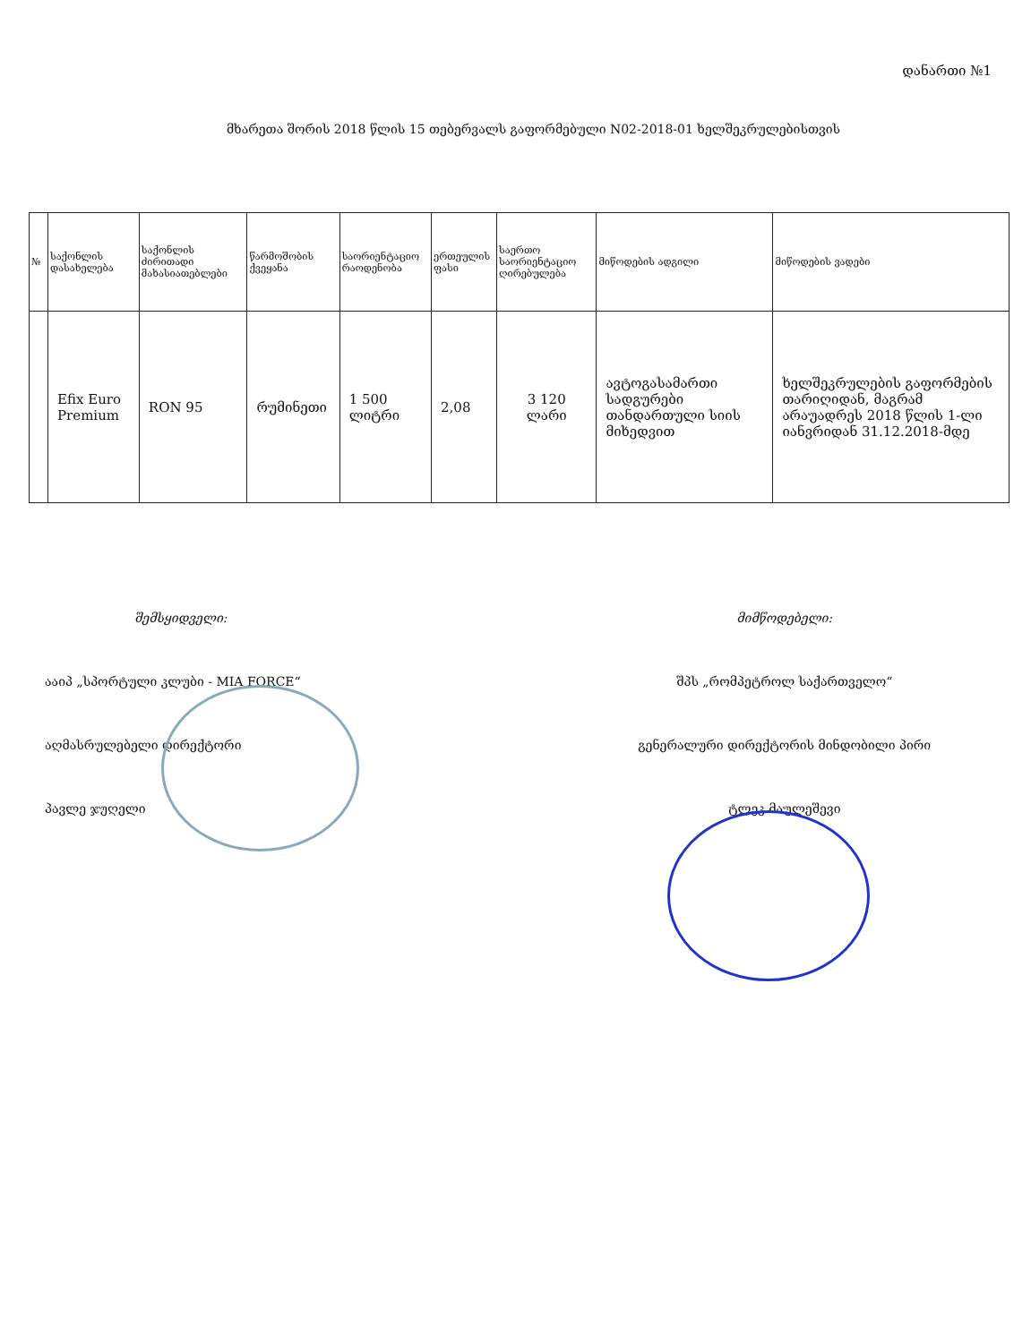დანართი №1
მხარეთა შორის 2018 წლის 15 თებერვალს გაფორმებული N02-2018-01 ხელშეკრულებისთვის
| № | საქონლის დასახელება | საქონლის ძირითადი მახასიათებლები | წარმოშობის ქვეყანა | საორიენტაციო რაოდენობა | ერთეულის ფასი | საერთო საორიენტაციო ღირებულება | მიწოდების ადგილი | მიწოდების ვადები |
| --- | --- | --- | --- | --- | --- | --- | --- | --- |
| | Efix Euro Premium | RON 95 | რუმინეთი | 1 500 ლიტრი | 2,08 | 3 120 ლარი | ავტოგასამართი სადგურები თანდართული სიის მიხედვით | ხელშეკრულების გაფორმების თარიღიდან, მაგრამ არაუადრეს 2018 წლის 1-ლი იანვრიდან 31.12.2018-მდე |
შემსყიდველი:
ააიპ „სპორტული კლუბი - MIA FORCE“
აღმასრულებელი დირექტორი
პავლე ჯუღელი
მიმწოდებელი:
შპს „რომპეტროლ საქართველო“
გენერალური დირექტორის მინდობილი პირი
ტლეკ მაულეშევი